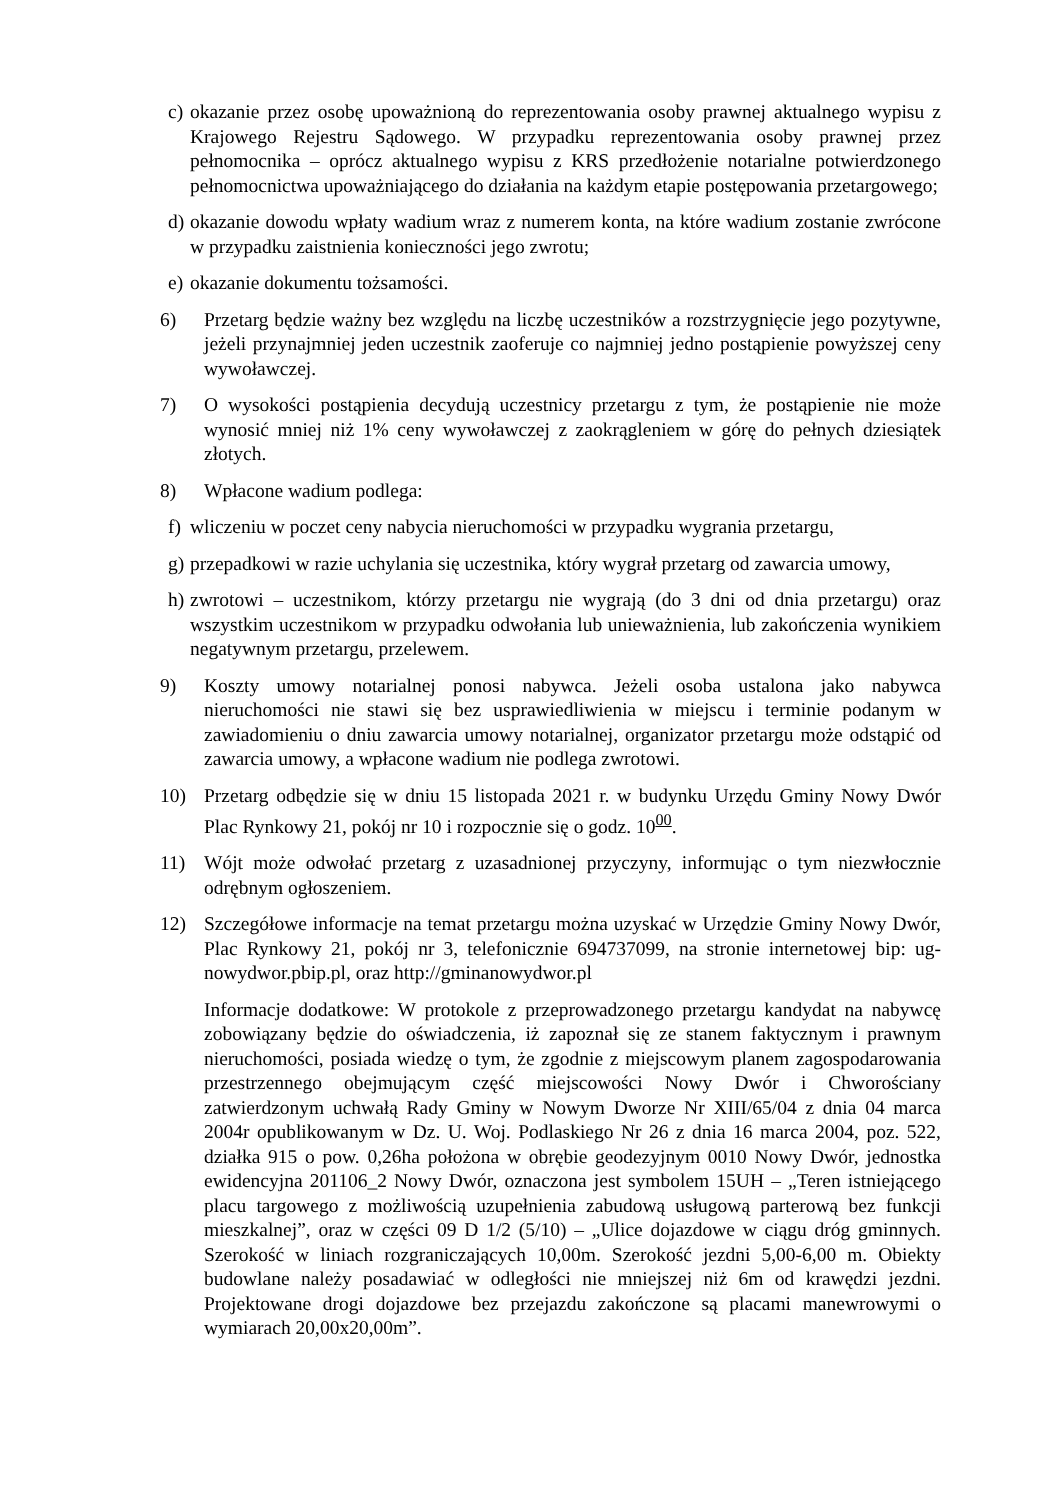c)
okazanie przez osobę upoważnioną do reprezentowania osoby prawnej aktualnego wypisu z Krajowego Rejestru Sądowego. W przypadku reprezentowania osoby prawnej przez pełnomocnika – oprócz aktualnego wypisu z KRS przedłożenie notarialne potwierdzonego pełnomocnictwa upoważniającego do działania na każdym etapie postępowania przetargowego;
d)
okazanie dowodu wpłaty wadium wraz z numerem konta, na które wadium zostanie zwrócone w przypadku zaistnienia konieczności jego zwrotu;
e)
okazanie dokumentu tożsamości.
6) Przetarg będzie ważny bez względu na liczbę uczestników a rozstrzygnięcie jego pozytywne, jeżeli przynajmniej jeden uczestnik zaoferuje co najmniej jedno postąpienie powyższej ceny wywoławczej.
7) O wysokości postąpienia decydują uczestnicy przetargu z tym, że postąpienie nie może wynosić mniej niż 1% ceny wywoławczej z zaokrągleniem w górę do pełnych dziesiątek złotych.
8) Wpłacone wadium podlega:
f)
wliczeniu w poczet ceny nabycia nieruchomości w przypadku wygrania przetargu,
g)
przepadkowi w razie uchylania się uczestnika, który wygrał przetarg od zawarcia umowy,
h)
zwrotowi – uczestnikom, którzy przetargu nie wygrają (do 3 dni od dnia przetargu) oraz wszystkim uczestnikom w przypadku odwołania lub unieważnienia, lub zakończenia wynikiem negatywnym przetargu, przelewem.
9) Koszty umowy notarialnej ponosi nabywca. Jeżeli osoba ustalona jako nabywca nieruchomości nie stawi się bez usprawiedliwienia w miejscu i terminie podanym w zawiadomieniu o dniu zawarcia umowy notarialnej, organizator przetargu może odstąpić od zawarcia umowy, a wpłacone wadium nie podlega zwrotowi.
10) Przetarg odbędzie się w dniu 15 listopada 2021 r. w budynku Urzędu Gminy Nowy Dwór Plac Rynkowy 21, pokój nr 10 i rozpocznie się o godz. 10<sup>00</sup>.
11) Wójt może odwołać przetarg z uzasadnionej przyczyny, informując o tym niezwłocznie odrębnym ogłoszeniem.
12) Szczegółowe informacje na temat przetargu można uzyskać w Urzędzie Gminy Nowy Dwór, Plac Rynkowy 21, pokój nr 3, telefonicznie 694737099, na stronie internetowej bip: ug-nowydwor.pbip.pl, oraz http://gminanowydwor.pl
Informacje dodatkowe: W protokole z przeprowadzonego przetargu kandydat na nabywcę zobowiązany będzie do oświadczenia, iż zapoznał się ze stanem faktycznym i prawnym nieruchomości, posiada wiedzę o tym, że zgodnie z miejscowym planem zagospodarowania przestrzennego obejmującym część miejscowości Nowy Dwór i Chworościany zatwierdzonym uchwałą Rady Gminy w Nowym Dworze Nr XIII/65/04 z dnia 04 marca 2004r opublikowanym w Dz. U. Woj. Podlaskiego Nr 26 z dnia 16 marca 2004, poz. 522, działka 915 o pow. 0,26ha położona w obrębie geodezyjnym 0010 Nowy Dwór, jednostka ewidencyjna 201106_2 Nowy Dwór, oznaczona jest symbolem 15UH – „Teren istniejącego placu targowego z możliwością uzupełnienia zabudową usługową parterową bez funkcji mieszkalnej”, oraz w części 09 D 1/2 (5/10) – „Ulice dojazdowe w ciągu dróg gminnych. Szerokość w liniach rozgraniczających 10,00m. Szerokość jezdni 5,00-6,00 m. Obiekty budowlane należy posadawiać w odległości nie mniejszej niż 6m od krawędzi jezdni. Projektowane drogi dojazdowe bez przejazdu zakończone są placami manewrowymi o wymiarach 20,00x20,00m”.